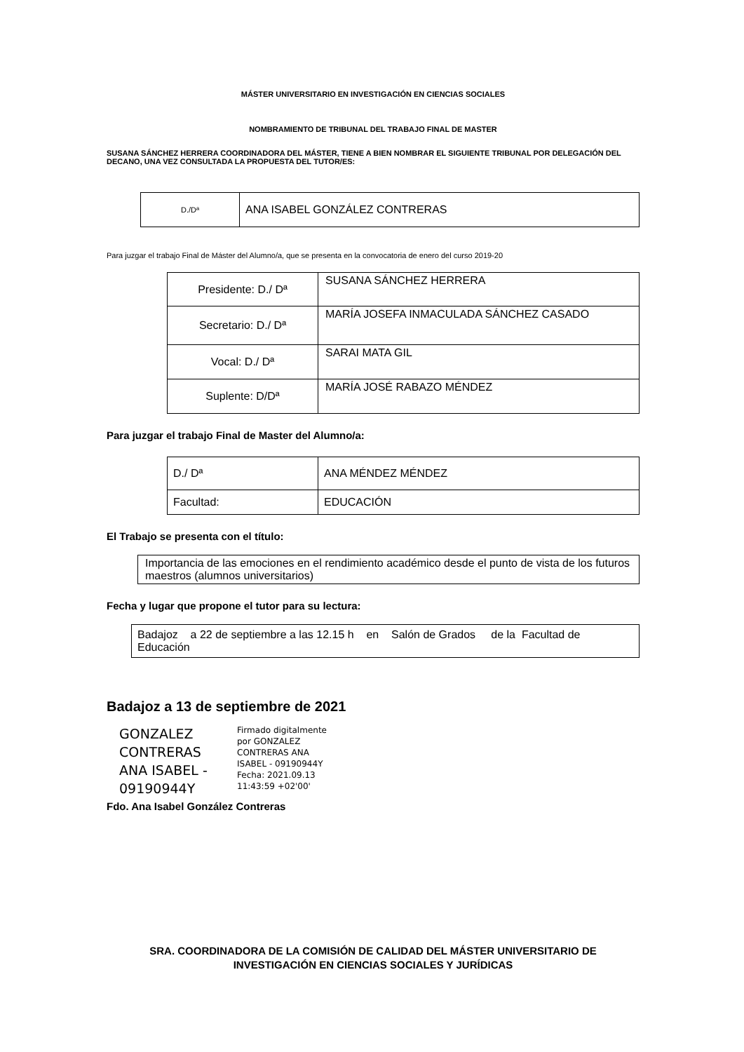MÁSTER UNIVERSITARIO EN INVESTIGACIÓN EN CIENCIAS SOCIALES
NOMBRAMIENTO DE TRIBUNAL DEL TRABAJO FINAL DE MASTER
SUSANA SÁNCHEZ HERRERA COORDINADORA DEL MÁSTER, TIENE A BIEN NOMBRAR EL SIGUIENTE TRIBUNAL POR DELEGACIÓN DEL DECANO, UNA VEZ CONSULTADA LA PROPUESTA DEL TUTOR/ES:
| D./Dª | ANA ISABEL GONZÁLEZ CONTRERAS |
Para juzgar el trabajo Final de Máster del Alumno/a, que se presenta en la convocatoria de enero del curso 2019-20
| Presidente: D./ Dª | SUSANA SÁNCHEZ HERRERA |
| Secretario: D./ Dª | MARÍA JOSEFA INMACULADA SÁNCHEZ CASADO |
| Vocal: D./ Dª | SARAI MATA GIL |
| Suplente: D/Dª | MARÍA JOSÉ RABAZO MÉNDEZ |
Para juzgar el trabajo Final de Master del Alumno/a:
| D./ Dª | ANA MÉNDEZ MÉNDEZ |
| Facultad: | EDUCACIÓN |
El Trabajo se presenta con el título:
| Importancia de las emociones en el rendimiento académico desde el punto de vista de los futuros maestros (alumnos universitarios) |
Fecha y lugar que propone el tutor para su lectura:
| Badajoz a 22 de septiembre a las 12.15 h en Salón de Grados de la Facultad de Educación |
Badajoz a 13 de septiembre de 2021
GONZALEZ CONTRERAS ANA ISABEL - 09190944Y
Firmado digitalmente por GONZALEZ CONTRERAS ANA ISABEL - 09190944Y Fecha: 2021.09.13 11:43:59 +02'00'
Fdo. Ana Isabel González Contreras
SRA. COORDINADORA DE LA COMISIÓN DE CALIDAD DEL MÁSTER UNIVERSITARIO DE
INVESTIGACIÓN EN CIENCIAS SOCIALES Y JURÍDICAS